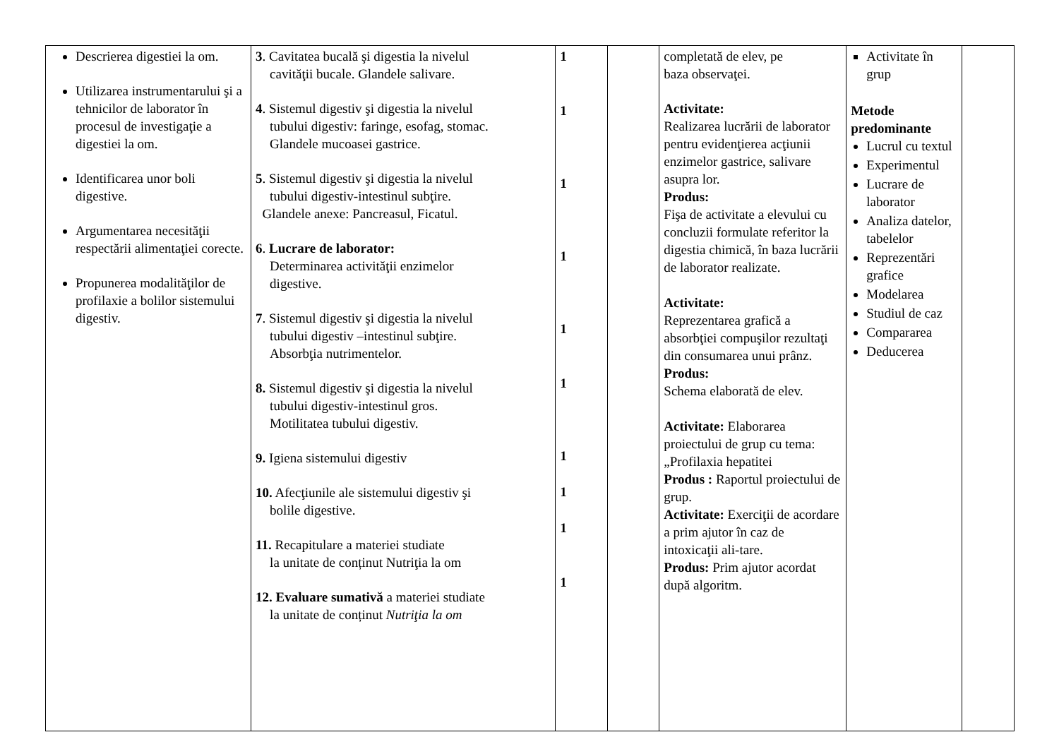| Descrierea digestiei la om. Utilizarea instrumentarului şi a tehnicilor de laborator în procesul de investigaţie a digestiei la om. Identificarea unor boli digestive. Argumentarea necesităţii respectării alimentaţiei corecte. Propunerea modalităţilor de profilaxie a bolilor sistemului digestiv. | 3 . Cavitatea bucală şi digestia la nivelul cavităţii bucale. Glandele salivare. 4 . Sistemul digestiv şi digestia la nivelul tubului digestiv: faringe, esofag, stomac. Glandele mucoasei gastrice. 5 . Sistemul digestiv şi digestia la nivelul tubului digestiv-intestinul subţire. Glandele anexe: Pancreasul, Ficatul. 6 . Lucrare de laborator: Determinarea activităţii enzimelor digestive. 7 . Sistemul digestiv şi digestia la nivelul tubului digestiv –intestinul subţire. Absorbţia nutrimentelor. 8. Sistemul digestiv şi digestia la nivelul tubului digestiv-intestinul gros. Motilitatea tubului digestiv. 9. Igiena sistemului digestiv 10. Afecţiunile ale sistemului digestiv şi bolile digestive. 11. Recapitulare a materiei studiate la unitate de conținut Nutriţia la om 12. Evaluare sumativă a materiei studiate la unitate de conținut Nutriţia la om | 1 1 1 1 1 1 1 1 1 1 | | completată de elev, pe baza observaţei. Activitate: Realizarea lucrării de laborator pentru evidenţierea acţiunii enzimelor gastrice, salivare asupra lor. Produs: Fişa de activitate a elevului cu concluzii formulate referitor la digestia chimică, în baza lucrării de laborator realizate. Activitate: Reprezentarea grafică a absorbţiei compuşilor rezultaţi din consumarea unui prânz. Produs: Schema elaborată de elev. Activitate: Elaborarea proiectului de grup cu tema:„Profilaxia hepatitei Produs : Raportul proiectului de grup. Activitate: Exerciţii de acordare a prim ajutor în caz de intoxicaţii ali-tare. Produs: Prim ajutor acordat după algoritm. | Activitate în grup Metode predominante Lucrul cu textul Experimentul Lucrare de laborator Analiza datelor, tabelelor Reprezentări grafice Modelarea Studiul de caz Compararea Deducerea | |